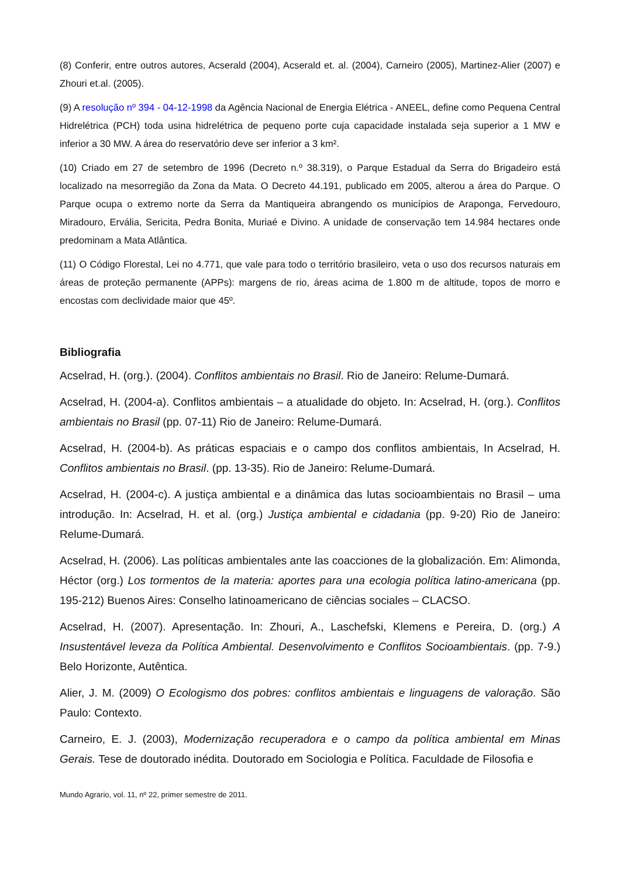(8) Conferir, entre outros autores, Acserald (2004), Acserald et. al. (2004), Carneiro (2005), Martinez-Alier (2007) e Zhouri et.al. (2005).
(9) A resolução nº 394 - 04-12-1998 da Agência Nacional de Energia Elétrica - ANEEL, define como Pequena Central Hidrelétrica (PCH) toda usina hidrelétrica de pequeno porte cuja capacidade instalada seja superior a 1 MW e inferior a 30 MW. A área do reservatório deve ser inferior a 3 km².
(10) Criado em 27 de setembro de 1996 (Decreto n.º 38.319), o Parque Estadual da Serra do Brigadeiro está localizado na mesorregião da Zona da Mata. O Decreto 44.191, publicado em 2005, alterou a área do Parque. O Parque ocupa o extremo norte da Serra da Mantiqueira abrangendo os municípios de Araponga, Fervedouro, Miradouro, Ervália, Sericita, Pedra Bonita, Muriaé e Divino. A unidade de conservação tem 14.984 hectares onde predominam a Mata Atlântica.
(11) O Código Florestal, Lei no 4.771, que vale para todo o território brasileiro, veta o uso dos recursos naturais em áreas de proteção permanente (APPs): margens de rio, áreas acima de 1.800 m de altitude, topos de morro e encostas com declividade maior que 45º.
Bibliografia
Acselrad, H. (org.). (2004). Conflitos ambientais no Brasil. Rio de Janeiro: Relume-Dumará.
Acselrad, H. (2004-a). Conflitos ambientais – a atualidade do objeto. In: Acselrad, H. (org.). Conflitos ambientais no Brasil (pp. 07-11) Rio de Janeiro: Relume-Dumará.
Acselrad, H. (2004-b). As práticas espaciais e o campo dos conflitos ambientais, In Acselrad, H. Conflitos ambientais no Brasil. (pp. 13-35). Rio de Janeiro: Relume-Dumará.
Acselrad, H. (2004-c). A justiça ambiental e a dinâmica das lutas socioambientais no Brasil – uma introdução. In: Acselrad, H. et al. (org.) Justiça ambiental e cidadania (pp. 9-20) Rio de Janeiro: Relume-Dumará.
Acselrad, H. (2006). Las políticas ambientales ante las coacciones de la globalización. Em: Alimonda, Héctor (org.) Los tormentos de la materia: aportes para una ecologia política latino-americana (pp. 195-212) Buenos Aires: Conselho latinoamericano de ciências sociales – CLACSO.
Acselrad, H. (2007). Apresentação. In: Zhouri, A., Laschefski, Klemens e Pereira, D. (org.) A Insustentável leveza da Política Ambiental. Desenvolvimento e Conflitos Socioambientais. (pp. 7-9.) Belo Horizonte, Autêntica.
Alier, J. M. (2009) O Ecologismo dos pobres: conflitos ambientais e linguagens de valoração. São Paulo: Contexto.
Carneiro, E. J. (2003), Modernização recuperadora e o campo da política ambiental em Minas Gerais. Tese de doutorado inédita. Doutorado em Sociologia e Política. Faculdade de Filosofia e
Mundo Agrario, vol. 11, nº 22, primer semestre de 2011.